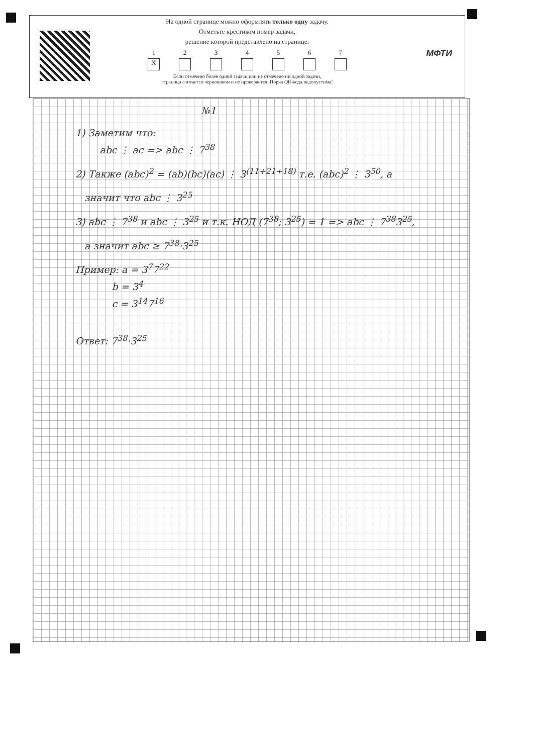МФТИ
На одной странице можно оформлять только одну задачу.
Отметьте крестиком номер задачи,
решение которой представлено на странице:
1
X
2 3 4 5 6 7
Если отмечено более одной задачи или не отмечено ни одной задачи,
страница считается черновиком и не проверяется. Порча QR-кода недопустима!
№1
1) Заметим что:
abc ⋮ ac => abc ⋮ 7<sup>38</sup>
2) Также (abc)<sup>2</sup> = (ab)(bc)(ac) ⋮ 3<sup>(11+21+18)</sup> т.е. (abc)<sup>2</sup> ⋮ 3<sup>50</sup>, а
значит что abc ⋮ 3<sup>25</sup>
3) abc ⋮ 7<sup>38</sup> и abc ⋮ 3<sup>25</sup> и т.к. НОД (7<sup>38</sup>; 3<sup>25</sup>) = 1 => abc ⋮ 7<sup>38</sup>3<sup>25</sup>,
а значит abc ≥ 7<sup>38</sup>·3<sup>25</sup>
Пример: a = 3<sup>7</sup>7<sup>22</sup>
b = 3<sup>4</sup>
c = 3<sup>14</sup>7<sup>16</sup>
Ответ: 7<sup>38</sup>·3<sup>25</sup>